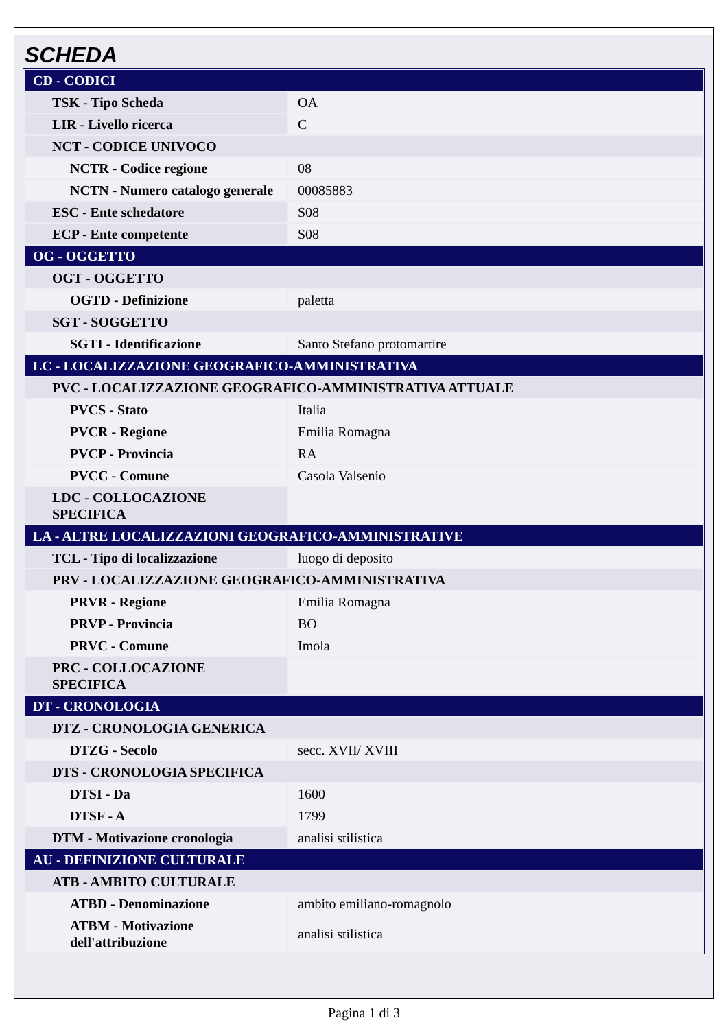SCHEDA
| CD - CODICI | |
| TSK - Tipo Scheda | OA |
| LIR - Livello ricerca | C |
| NCT - CODICE UNIVOCO | |
| NCTR - Codice regione | 08 |
| NCTN - Numero catalogo generale | 00085883 |
| ESC - Ente schedatore | S08 |
| ECP - Ente competente | S08 |
| OG - OGGETTO | |
| OGT - OGGETTO | |
| OGTD - Definizione | paletta |
| SGT - SOGGETTO | |
| SGTI - Identificazione | Santo Stefano protomartire |
| LC - LOCALIZZAZIONE GEOGRAFICO-AMMINISTRATIVA | |
| PVC - LOCALIZZAZIONE GEOGRAFICO-AMMINISTRATIVA ATTUALE | |
| PVCS - Stato | Italia |
| PVCR - Regione | Emilia Romagna |
| PVCP - Provincia | RA |
| PVCC - Comune | Casola Valsenio |
| LDC - COLLOCAZIONE SPECIFICA | |
| LA - ALTRE LOCALIZZAZIONI GEOGRAFICO-AMMINISTRATIVE | |
| TCL - Tipo di localizzazione | luogo di deposito |
| PRV - LOCALIZZAZIONE GEOGRAFICO-AMMINISTRATIVA | |
| PRVR - Regione | Emilia Romagna |
| PRVP - Provincia | BO |
| PRVC - Comune | Imola |
| PRC - COLLOCAZIONE SPECIFICA | |
| DT - CRONOLOGIA | |
| DTZ - CRONOLOGIA GENERICA | |
| DTZG - Secolo | secc. XVII/ XVIII |
| DTS - CRONOLOGIA SPECIFICA | |
| DTSI - Da | 1600 |
| DTSF - A | 1799 |
| DTM - Motivazione cronologia | analisi stilistica |
| AU - DEFINIZIONE CULTURALE | |
| ATB - AMBITO CULTURALE | |
| ATBD - Denominazione | ambito emiliano-romagnolo |
| ATBM - Motivazione dell'attribuzione | analisi stilistica |
Pagina 1 di 3